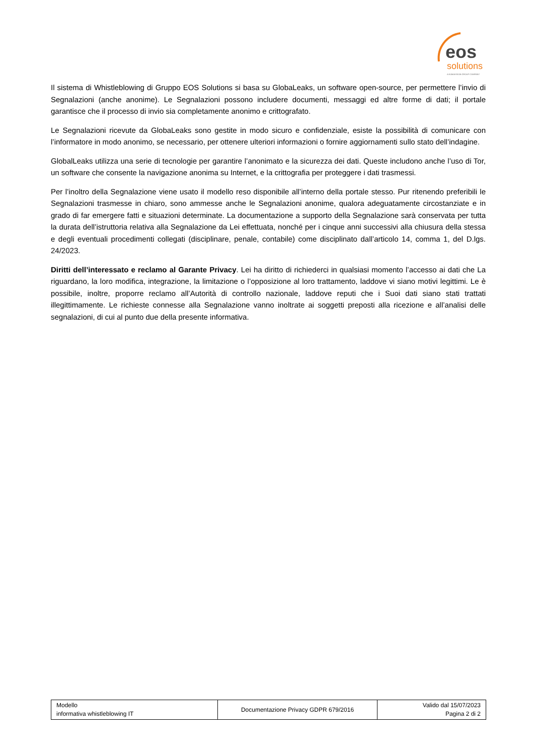eos
solutions
A KUMAVISION GROUP COMPANY
Il sistema di Whistleblowing di Gruppo EOS Solutions si basa su GlobaLeaks, un software open-source, per permettere l’invio di Segnalazioni (anche anonime). Le Segnalazioni possono includere documenti, messaggi ed altre forme di dati; il portale garantisce che il processo di invio sia completamente anonimo e crittografato.
Le Segnalazioni ricevute da GlobaLeaks sono gestite in modo sicuro e confidenziale, esiste la possibilità di comunicare con l’informatore in modo anonimo, se necessario, per ottenere ulteriori informazioni o fornire aggiornamenti sullo stato dell’indagine.
GlobalLeaks utilizza una serie di tecnologie per garantire l’anonimato e la sicurezza dei dati. Queste includono anche l’uso di Tor, un software che consente la navigazione anonima su Internet, e la crittografia per proteggere i dati trasmessi.
Per l’inoltro della Segnalazione viene usato il modello reso disponibile all’interno della portale stesso. Pur ritenendo preferibili le Segnalazioni trasmesse in chiaro, sono ammesse anche le Segnalazioni anonime, qualora adeguatamente circostanziate e in grado di far emergere fatti e situazioni determinate. La documentazione a supporto della Segnalazione sarà conservata per tutta la durata dell’istruttoria relativa alla Segnalazione da Lei effettuata, nonché per i cinque anni successivi alla chiusura della stessa e degli eventuali procedimenti collegati (disciplinare, penale, contabile) come disciplinato dall’articolo 14, comma 1, del D.lgs. 24/2023.
Diritti dell’interessato e reclamo al Garante Privacy. Lei ha diritto di richiederci in qualsiasi momento l’accesso ai dati che La riguardano, la loro modifica, integrazione, la limitazione o l’opposizione al loro trattamento, laddove vi siano motivi legittimi. Le è possibile, inoltre, proporre reclamo all’Autorità di controllo nazionale, laddove reputi che i Suoi dati siano stati trattati illegittimamente. Le richieste connesse alla Segnalazione vanno inoltrate ai soggetti preposti alla ricezione e all’analisi delle segnalazioni, di cui al punto due della presente informativa.
| Modello informativa whistleblowing IT | Documentazione Privacy GDPR 679/2016 | Valido dal 15/07/2023 Pagina 2 di 2 |